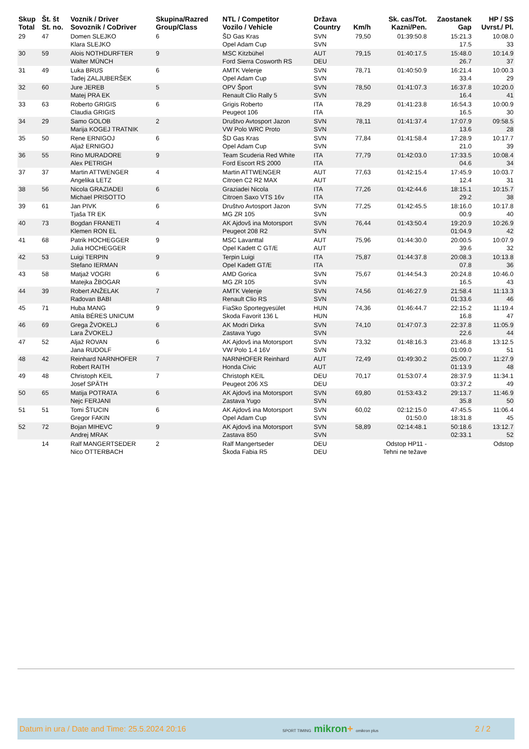| Skup Total | Št. št St. no. | Voznik / Driver Sovoznik / CoDriver | Skupina/Razred Group/Class | NTL / Competitor Vozilo / Vehicle | Država Country | Km/h | Sk. cas/Tot. Kazni/Pen. | Zaostanek Gap | HP / SS Uvrst./ Pl. |
| --- | --- | --- | --- | --- | --- | --- | --- | --- | --- |
| 29 | 47 | Domen SLEJKO Klara SLEJKO | 6 | ŠD Gas Kras Opel Adam Cup | SVN SVN | 79,50 | 01:39:50.8 | 15:21.3 17.5 | 10:08.0 33 |
| 30 | 59 | Alois NOTHDURFTER Walter MÜNCH | 9 | MSC Kitzbühel Ford Sierra Cosworth RS | AUT DEU | 79,15 | 01:40:17.5 | 15:48.0 26.7 | 10:14.9 37 |
| 31 | 49 | Luka BRUS Tadej ZALJUBERŠEK | 6 | AMTK Velenje Opel Adam Cup | SVN SVN | 78,71 | 01:40:50.9 | 16:21.4 33.4 | 10:00.3 29 |
| 32 | 60 | Jure JEREB Matej PRA EK | 5 | OPV Šport Renault Clio Rally 5 | SVN SVN | 78,50 | 01:41:07.3 | 16:37.8 16.4 | 10:20.0 41 |
| 33 | 63 | Roberto GRIGIS Claudia GRIGIS | 6 | Grigis Roberto Peugeot 106 | ITA ITA | 78,29 | 01:41:23.8 | 16:54.3 16.5 | 10:00.9 30 |
| 34 | 29 | Samo GOLOB Marija KOGEJ TRATNIK | 2 | Društvo Avtosport Jazon VW Polo WRC Proto | SVN SVN | 78,11 | 01:41:37.4 | 17:07.9 13.6 | 09:58.5 28 |
| 35 | 50 | Rene ERNIGOJ Aljaž ERNIGOJ | 6 | ŠD Gas Kras Opel Adam Cup | SVN SVN | 77,84 | 01:41:58.4 | 17:28.9 21.0 | 10:17.7 39 |
| 36 | 55 | Rino MURADORE Alex PETRIGH | 9 | Team Scuderia Red White Ford Escort RS 2000 | ITA ITA | 77,79 | 01:42:03.0 | 17:33.5 04.6 | 10:08.4 34 |
| 37 | 37 | Martin ATTWENGER Angelika LETZ | 4 | Martin ATTWENGER Citroen C2 R2 MAX | AUT AUT | 77,63 | 01:42:15.4 | 17:45.9 12.4 | 10:03.7 31 |
| 38 | 56 | Nicola GRAZIADEI Michael PRISOTTO | 6 | Graziadei Nicola Citroen Saxo VTS 16v | ITA ITA | 77,26 | 01:42:44.6 | 18:15.1 29.2 | 10:15.7 38 |
| 39 | 61 | Jan PIVK Tjaša TR EK | 6 | Društvo Avtosport Jazon MG ZR 105 | SVN SVN | 77,25 | 01:42:45.5 | 18:16.0 00.9 | 10:17.8 40 |
| 40 | 73 | Bogdan FRANETI Klemen RON EL | 4 | AK Ajdovš ina Motorsport Peugeot 208 R2 | SVN SVN | 76,44 | 01:43:50.4 | 19:20.9 01:04.9 | 10:26.9 42 |
| 41 | 68 | Patrik HOCHEGGER Julia HOCHEGGER | 9 | MSC Lavanttal Opel Kadett C GT/E | AUT AUT | 75,96 | 01:44:30.0 | 20:00.5 39.6 | 10:07.9 32 |
| 42 | 53 | Luigi TERPIN Stefano IERMAN | 9 | Terpin Luigi Opel Kadett GT/E | ITA ITA | 75,87 | 01:44:37.8 | 20:08.3 07.8 | 10:13.8 36 |
| 43 | 58 | Matjaž VOGRI Matejka ŽBOGAR | 6 | AMD Gorica MG ZR 105 | SVN SVN | 75,67 | 01:44:54.3 | 20:24.8 16.5 | 10:46.0 43 |
| 44 | 39 | Robert ANŽELAK Radovan BABI | 7 | AMTK Velenje Renault Clio RS | SVN SVN | 74,56 | 01:46:27.9 | 21:58.4 01:33.6 | 11:13.3 46 |
| 45 | 71 | Huba MANG Attila BÉRES UNICUM | 9 | FiaSko Sportegyesület Skoda Favorit 136 L | HUN HUN | 74,36 | 01:46:44.7 | 22:15.2 16.8 | 11:19.4 47 |
| 46 | 69 | Grega ŽVOKELJ Lara ŽVOKELJ | 6 | AK Modri Dirka Zastava Yugo | SVN SVN | 74,10 | 01:47:07.3 | 22:37.8 22.6 | 11:05.9 44 |
| 47 | 52 | Aljaž ROVAN Jana RUDOLF | 6 | AK Ajdovš ina Motorsport VW Polo 1.4 16V | SVN SVN | 73,32 | 01:48:16.3 | 23:46.8 01:09.0 | 13:12.5 51 |
| 48 | 42 | Reinhard NARNHOFER Robert RAITH | 7 | NARNHOFER Reinhard Honda Civic | AUT AUT | 72,49 | 01:49:30.2 | 25:00.7 01:13.9 | 11:27.9 48 |
| 49 | 48 | Christoph KEIL Josef SPÄTH | 7 | Christoph KEIL Peugeot 206 XS | DEU DEU | 70,17 | 01:53:07.4 | 28:37.9 03:37.2 | 11:34.1 49 |
| 50 | 65 | Matija POTRATA Nejc FERJANI | 6 | AK Ajdovš ina Motorsport Zastava Yugo | SVN SVN | 69,80 | 01:53:43.2 | 29:13.7 35.8 | 11:46.9 50 |
| 51 | 51 | Tomi ŠTUCIN Gregor FAKIN | 6 | AK Ajdovš ina Motorsport Opel Adam Cup | SVN SVN | 60,02 | 02:12:15.0 01:50.0 | 47:45.5 18:31.8 | 11:06.4 45 |
| 52 | 72 | Bojan MIHEVC Andrej MRAK | 9 | AK Ajdovš ina Motorsport Zastava 850 | SVN SVN | 58,89 | 02:14:48.1 | 50:18.6 02:33.1 | 13:12.7 52 |
| | 14 | Ralf MANGERTSEDER Nico OTTERBACH | 2 | Ralf Mangertseder Škoda Fabia R5 | DEU DEU | | Odstop HP11 - Tehni ne težave | | Odstop |
Datum in ura / Date and Time: 25.5.2024 20:16 SPORT TIMING mikron+ omikron plus 2 / 2